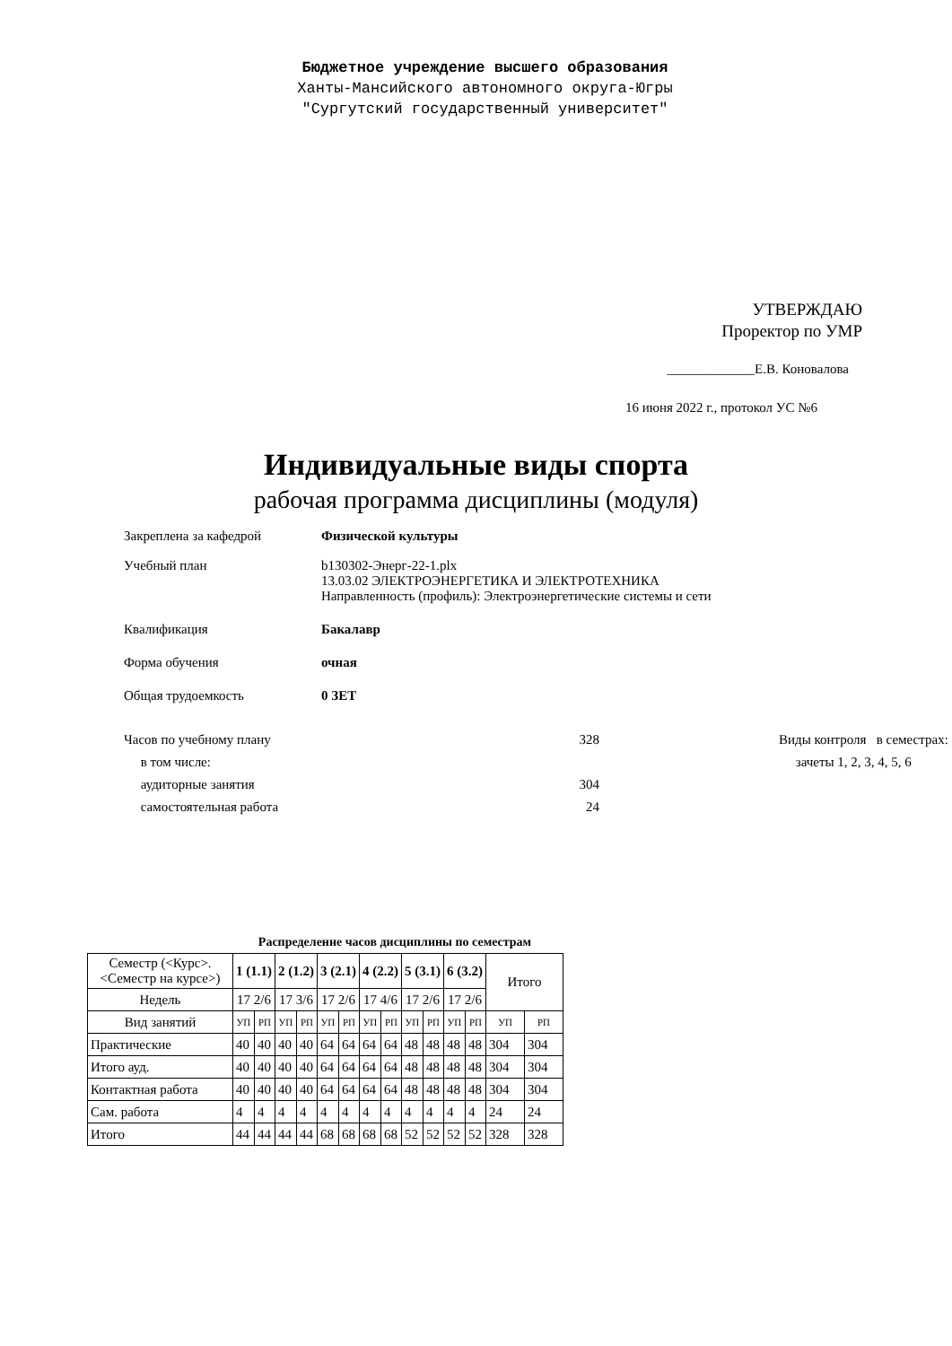Бюджетное учреждение высшего образования
Ханты-Мансийского автономного округа-Югры
"Сургутский государственный университет"
УТВЕРЖДАЮ
Проректор по УМР
_____________Е.В. Коновалова
16 июня 2022 г., протокол УС №6
Индивидуальные виды спорта
рабочая программа дисциплины (модуля)
Закреплена за кафедрой Физической культуры
Учебный план b130302-Энерг-22-1.plx
13.03.02 ЭЛЕКТРОЭНЕРГЕТИКА И ЭЛЕКТРОТЕХНИКА
Направленность (профиль): Электроэнергетические системы и сети
Квалификация Бакалавр
Форма обучения очная
Общая трудоемкость 0 ЗЕТ
Часов по учебному плану
в том числе:
аудиторные занятия
самостоятельная работа
328
304
24
Виды контроля в семестрах:
зачеты 1, 2, 3, 4, 5, 6
Распределение часов дисциплины по семестрам
| Семестр (<Курс>.<Семестр на курсе>) | 1 (1.1) | | 2 (1.2) | | 3 (2.1) | | 4 (2.2) | | 5 (3.1) | | 6 (3.2) | | Итого | |
| Недель | 17 2/6 | | 17 3/6 | | 17 2/6 | | 17 4/6 | | 17 2/6 | | 17 2/6 | | | |
| Вид занятий | УП | РП | УП | РП | УП | РП | УП | РП | УП | РП | УП | РП | УП | РП |
| Практические | 40 | 40 | 40 | 40 | 64 | 64 | 64 | 64 | 48 | 48 | 48 | 48 | 304 | 304 |
| Итого ауд. | 40 | 40 | 40 | 40 | 64 | 64 | 64 | 64 | 48 | 48 | 48 | 48 | 304 | 304 |
| Контактная работа | 40 | 40 | 40 | 40 | 64 | 64 | 64 | 64 | 48 | 48 | 48 | 48 | 304 | 304 |
| Сам. работа | 4 | 4 | 4 | 4 | 4 | 4 | 4 | 4 | 4 | 4 | 4 | 4 | 24 | 24 |
| Итого | 44 | 44 | 44 | 44 | 68 | 68 | 68 | 68 | 52 | 52 | 52 | 52 | 328 | 328 |